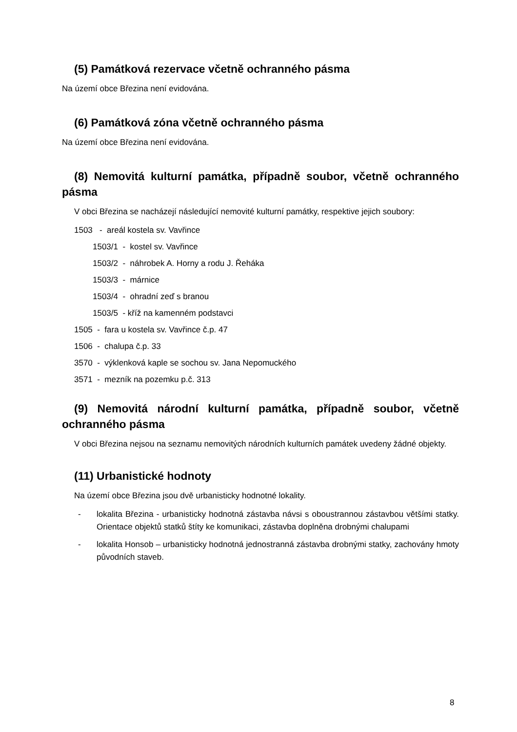(5) Památková rezervace včetně ochranného pásma
Na území obce Březina není evidována.
(6) Památková zóna včetně ochranného pásma
Na území obce Březina není evidována.
(8) Nemovitá kulturní památka, případně soubor, včetně ochranného pásma
V obci Březina se nacházejí následující nemovité kulturní památky, respektive jejich soubory:
1503 - areál kostela sv. Vavřince
1503/1 - kostel sv. Vavřince
1503/2 - náhrobek A. Horny a rodu J. Řeháka
1503/3 - márnice
1503/4 - ohradní zeď s branou
1503/5 - kříž na kamenném podstavci
1505 - fara u kostela sv. Vavřince č.p. 47
1506 - chalupa č.p. 33
3570 - výklenková kaple se sochou sv. Jana Nepomuckého
3571 - mezník na pozemku p.č. 313
(9) Nemovitá národní kulturní památka, případně soubor, včetně ochranného pásma
V obci Březina nejsou na seznamu nemovitých národních kulturních památek uvedeny žádné objekty.
(11) Urbanistické hodnoty
Na území obce Březina jsou dvě urbanisticky hodnotné lokality.
- lokalita Březina - urbanisticky hodnotná zástavba návsi s oboustrannou zástavbou většími statky. Orientace objektů statků štíty ke komunikaci, zástavba doplněna drobnými chalupami
- lokalita Honsob – urbanisticky hodnotná jednostranná zástavba drobnými statky, zachovány hmoty původních staveb.
8